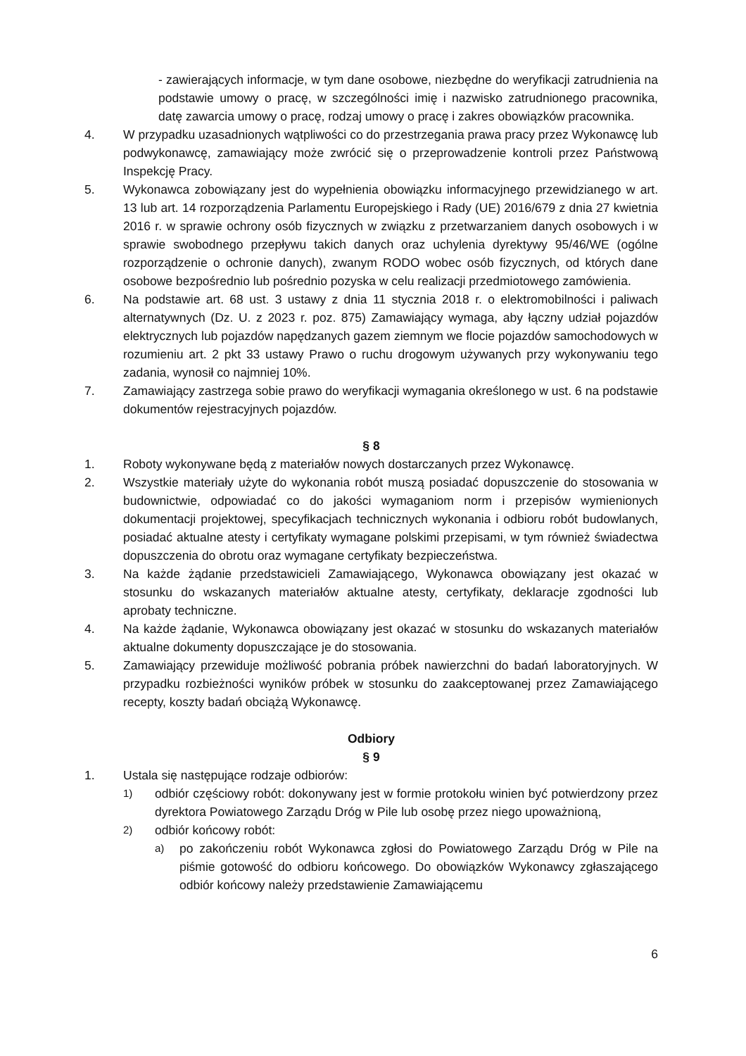- zawierających informacje, w tym dane osobowe, niezbędne do weryfikacji zatrudnienia na podstawie umowy o pracę, w szczególności imię i nazwisko zatrudnionego pracownika, datę zawarcia umowy o pracę, rodzaj umowy o pracę i zakres obowiązków pracownika.
4. W przypadku uzasadnionych wątpliwości co do przestrzegania prawa pracy przez Wykonawcę lub podwykonawcę, zamawiający może zwrócić się o przeprowadzenie kontroli przez Państwową Inspekcję Pracy.
5. Wykonawca zobowiązany jest do wypełnienia obowiązku informacyjnego przewidzianego w art. 13 lub art. 14 rozporządzenia Parlamentu Europejskiego i Rady (UE) 2016/679 z dnia 27 kwietnia 2016 r. w sprawie ochrony osób fizycznych w związku z przetwarzaniem danych osobowych i w sprawie swobodnego przepływu takich danych oraz uchylenia dyrektywy 95/46/WE (ogólne rozporządzenie o ochronie danych), zwanym RODO wobec osób fizycznych, od których dane osobowe bezpośrednio lub pośrednio pozyska w celu realizacji przedmiotowego zamówienia.
6. Na podstawie art. 68 ust. 3 ustawy z dnia 11 stycznia 2018 r. o elektromobilności i paliwach alternatywnych (Dz. U. z 2023 r. poz. 875) Zamawiający wymaga, aby łączny udział pojazdów elektrycznych lub pojazdów napędzanych gazem ziemnym we flocie pojazdów samochodowych w rozumieniu art. 2 pkt 33 ustawy Prawo o ruchu drogowym używanych przy wykonywaniu tego zadania, wynosił co najmniej 10%.
7. Zamawiający zastrzega sobie prawo do weryfikacji wymagania określonego w ust. 6 na podstawie dokumentów rejestracyjnych pojazdów.
§ 8
1. Roboty wykonywane będą z materiałów nowych dostarczanych przez Wykonawcę.
2. Wszystkie materiały użyte do wykonania robót muszą posiadać dopuszczenie do stosowania w budownictwie, odpowiadać co do jakości wymaganiom norm i przepisów wymienionych dokumentacji projektowej, specyfikacjach technicznych wykonania i odbioru robót budowlanych, posiadać aktualne atesty i certyfikaty wymagane polskimi przepisami, w tym również świadectwa dopuszczenia do obrotu oraz wymagane certyfikaty bezpieczeństwa.
3. Na każde żądanie przedstawicieli Zamawiającego, Wykonawca obowiązany jest okazać w stosunku do wskazanych materiałów aktualne atesty, certyfikaty, deklaracje zgodności lub aprobaty techniczne.
4. Na każde żądanie, Wykonawca obowiązany jest okazać w stosunku do wskazanych materiałów aktualne dokumenty dopuszczające je do stosowania.
5. Zamawiający przewiduje możliwość pobrania próbek nawierzchni do badań laboratoryjnych. W przypadku rozbieżności wyników próbek w stosunku do zaakceptowanej przez Zamawiającego recepty, koszty badań obciążą Wykonawcę.
Odbiory
§ 9
1. Ustala się następujące rodzaje odbiorów:
1) odbiór częściowy robót: dokonywany jest w formie protokołu winien być potwierdzony przez dyrektora Powiatowego Zarządu Dróg w Pile lub osobę przez niego upoważnioną,
2) odbiór końcowy robót:
a) po zakończeniu robót Wykonawca zgłosi do Powiatowego Zarządu Dróg w Pile na piśmie gotowość do odbioru końcowego. Do obowiązków Wykonawcy zgłaszającego odbiór końcowy należy przedstawienie Zamawiającemu
6